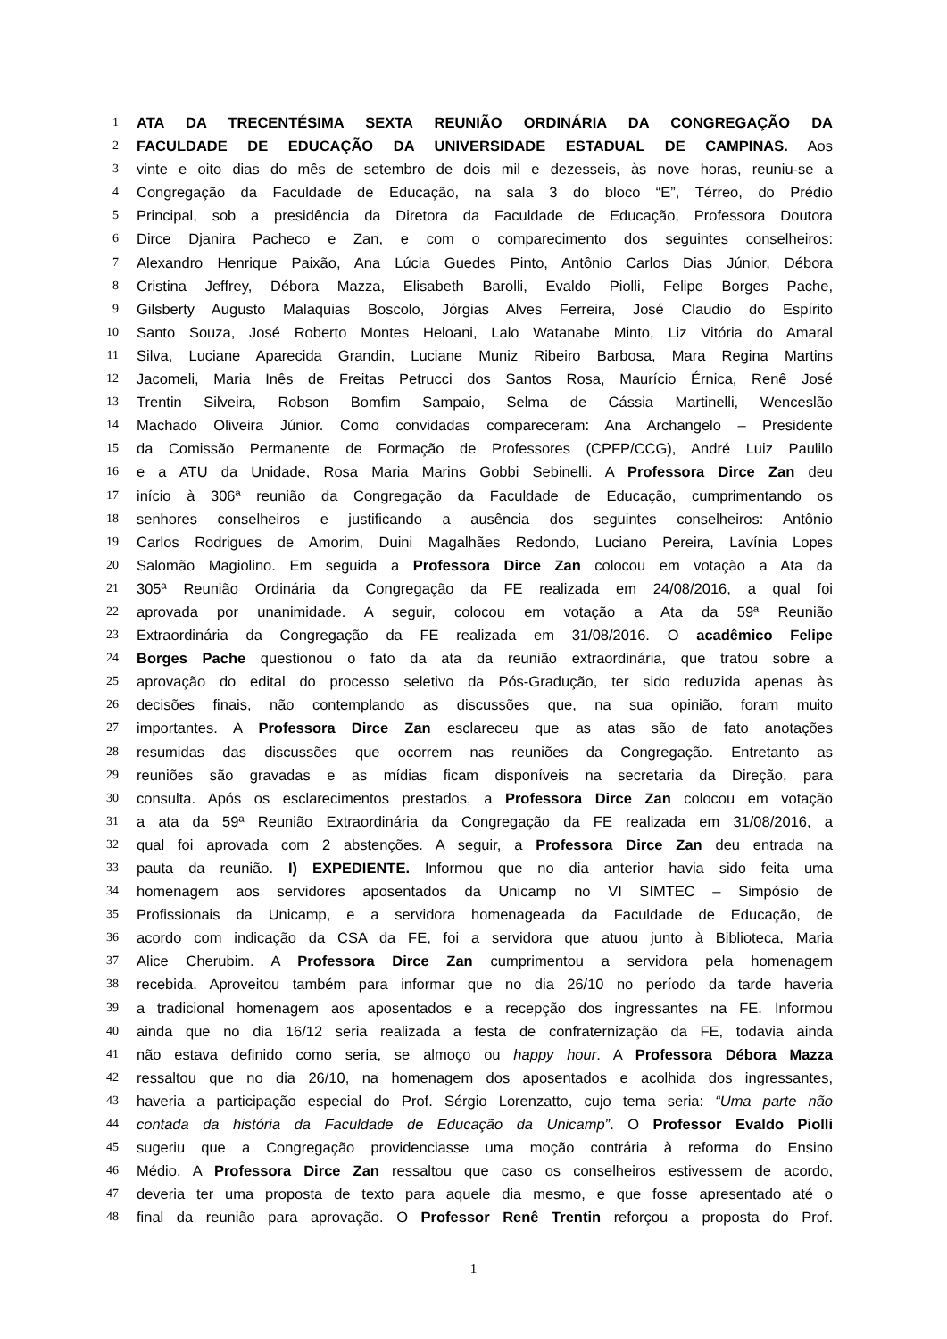1 ATA DA TRECENTÉSIMA SEXTA REUNIÃO ORDINÁRIA DA CONGREGAÇÃO DA
2 FACULDADE DE EDUCAÇÃO DA UNIVERSIDADE ESTADUAL DE CAMPINAS. Aos
3 vinte e oito dias do mês de setembro de dois mil e dezesseis, às nove horas, reuniu-se a
4 Congregação da Faculdade de Educação, na sala 3 do bloco “E”, Térreo, do Prédio
5 Principal, sob a presidência da Diretora da Faculdade de Educação, Professora Doutora
6 Dirce Djanira Pacheco e Zan, e com o comparecimento dos seguintes conselheiros:
7 Alexandro Henrique Paixão, Ana Lúcia Guedes Pinto, Antônio Carlos Dias Júnior, Débora
8 Cristina Jeffrey, Débora Mazza, Elisabeth Barolli, Evaldo Piolli, Felipe Borges Pache,
9 Gilsberty Augusto Malaquias Boscolo, Jórgias Alves Ferreira, José Claudio do Espírito
10 Santo Souza, José Roberto Montes Heloani, Lalo Watanabe Minto, Liz Vitória do Amaral
11 Silva, Luciane Aparecida Grandin, Luciane Muniz Ribeiro Barbosa, Mara Regina Martins
12 Jacomeli, Maria Inês de Freitas Petrucci dos Santos Rosa, Maurício Érnica, Renê José
13 Trentin Silveira, Robson Bomfim Sampaio, Selma de Cássia Martinelli, Wenceslão
14 Machado Oliveira Júnior. Como convidadas compareceram: Ana Archangelo – Presidente
15 da Comissão Permanente de Formação de Professores (CPFP/CCG), André Luiz Paulilo
16 e a ATU da Unidade, Rosa Maria Marins Gobbi Sebinelli. A Professora Dirce Zan deu
17 início à 306ª reunião da Congregação da Faculdade de Educação, cumprimentando os
18 senhores conselheiros e justificando a ausência dos seguintes conselheiros: Antônio
19 Carlos Rodrigues de Amorim, Duini Magalhães Redondo, Luciano Pereira, Lavínia Lopes
20 Salomão Magiolino. Em seguida a Professora Dirce Zan colocou em votação a Ata da
21 305ª Reunião Ordinária da Congregação da FE realizada em 24/08/2016, a qual foi
22 aprovada por unanimidade. A seguir, colocou em votação a Ata da 59ª Reunião
23 Extraordinária da Congregação da FE realizada em 31/08/2016. O acadêmico Felipe
24 Borges Pache questionou o fato da ata da reunião extraordinária, que tratou sobre a
25 aprovação do edital do processo seletivo da Pós-Gradução, ter sido reduzida apenas às
26 decisões finais, não contemplando as discussões que, na sua opinião, foram muito
27 importantes. A Professora Dirce Zan esclareceu que as atas são de fato anotações
28 resumidas das discussões que ocorrem nas reuniões da Congregação. Entretanto as
29 reuniões são gravadas e as mídias ficam disponíveis na secretaria da Direção, para
30 consulta. Após os esclarecimentos prestados, a Professora Dirce Zan colocou em votação
31 a ata da 59ª Reunião Extraordinária da Congregação da FE realizada em 31/08/2016, a
32 qual foi aprovada com 2 abstenções. A seguir, a Professora Dirce Zan deu entrada na
33 pauta da reunião. I) EXPEDIENTE. Informou que no dia anterior havia sido feita uma
34 homenagem aos servidores aposentados da Unicamp no VI SIMTEC – Simpósio de
35 Profissionais da Unicamp, e a servidora homenageada da Faculdade de Educação, de
36 acordo com indicação da CSA da FE, foi a servidora que atuou junto à Biblioteca, Maria
37 Alice Cherubim. A Professora Dirce Zan cumprimentou a servidora pela homenagem
38 recebida. Aproveitou também para informar que no dia 26/10 no período da tarde haveria
39 a tradicional homenagem aos aposentados e a recepção dos ingressantes na FE. Informou
40 ainda que no dia 16/12 seria realizada a festa de confraternização da FE, todavia ainda
41 não estava definido como seria, se almoço ou happy hour. A Professora Débora Mazza
42 ressaltou que no dia 26/10, na homenagem dos aposentados e acolhida dos ingressantes,
43 haveria a participação especial do Prof. Sérgio Lorenzatto, cujo tema seria: “Uma parte não
44 contada da história da Faculdade de Educação da Unicamp”. O Professor Evaldo Piolli
45 sugeriu que a Congregação providenciasse uma moção contrária à reforma do Ensino
46 Médio. A Professora Dirce Zan ressaltou que caso os conselheiros estivessem de acordo,
47 deveria ter uma proposta de texto para aquele dia mesmo, e que fosse apresentado até o
48 final da reunião para aprovação. O Professor Renê Trentin reforçou a proposta do Prof.
1